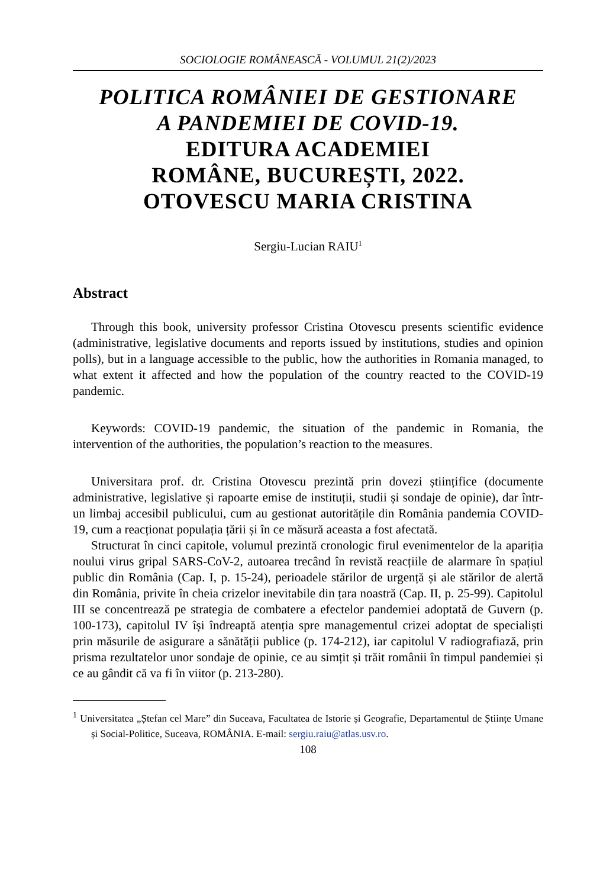SOCIOLOGIE ROMÂNEASCĂ - VOLUMUL 21(2)/2023
POLITICA ROMÂNIEI DE GESTIONARE
A PANDEMIEI DE COVID-19.
EDITURA ACADEMIEI
ROMÂNE, BUCUREȘTI, 2022.
OTOVESCU MARIA CRISTINA
Sergiu-Lucian RAIU<sup>1</sup>
Abstract
Through this book, university professor Cristina Otovescu presents scientific evidence (administrative, legislative documents and reports issued by institutions, studies and opinion polls), but in a language accessible to the public, how the authorities in Romania managed, to what extent it affected and how the population of the country reacted to the COVID-19 pandemic.
Keywords: COVID-19 pandemic, the situation of the pandemic in Romania, the intervention of the authorities, the population’s reaction to the measures.
Universitara prof. dr. Cristina Otovescu prezintă prin dovezi științifice (documente administrative, legislative și rapoarte emise de instituții, studii și sondaje de opinie), dar într-un limbaj accesibil publicului, cum au gestionat autoritățile din România pandemia COVID-19, cum a reacționat populația țării și în ce măsură aceasta a fost afectată.
Structurat în cinci capitole, volumul prezintă cronologic firul evenimentelor de la apariția noului virus gripal SARS-CoV-2, autoarea trecând în revistă reacțiile de alarmare în spațiul public din România (Cap. I, p. 15-24), perioadele stărilor de urgență și ale stărilor de alertă din România, privite în cheia crizelor inevitabile din țara noastră (Cap. II, p. 25-99). Capitolul III se concentrează pe strategia de combatere a efectelor pandemiei adoptată de Guvern (p. 100-173), capitolul IV își îndreaptă atenția spre managementul crizei adoptat de specialiști prin măsurile de asigurare a sănătății publice (p. 174-212), iar capitolul V radiografiază, prin prisma rezultatelor unor sondaje de opinie, ce au simțit și trăit românii în timpul pandemiei și ce au gândit că va fi în viitor (p. 213-280).
<sup>1</sup> Universitatea „Ștefan cel Mare” din Suceava, Facultatea de Istorie și Geografie, Departamentul de Științe Umane și Social-Politice, Suceava, ROMÂNIA. E-mail: sergiu.raiu@atlas.usv.ro.
108